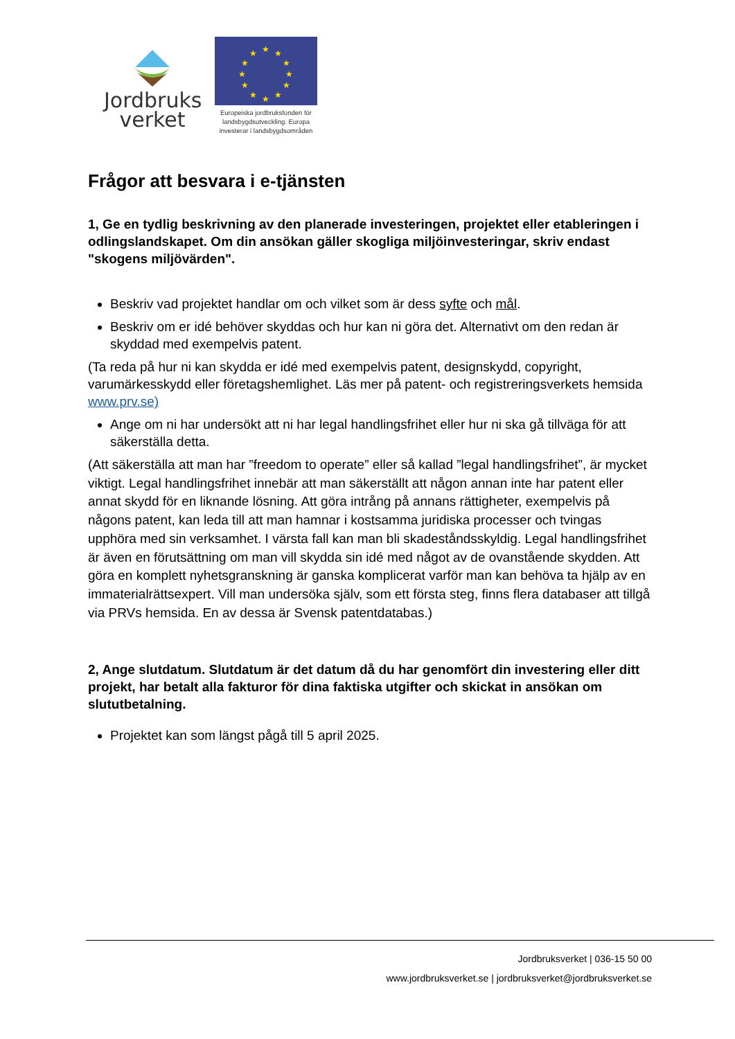Jordbruks
verket
★
★
★
★
★
★
★
★
★
★
★
★
Europeiska jordbruksfonden för landsbygdsutveckling. Europa investerar i landsbygdsområden
Frågor att besvara i e-tjänsten
1, Ge en tydlig beskrivning av den planerade investeringen, projektet eller etableringen i odlingslandskapet. Om din ansökan gäller skogliga miljöinvesteringar, skriv endast "skogens miljövärden".
Beskriv vad projektet handlar om och vilket som är dess syfte och mål.
Beskriv om er idé behöver skyddas och hur kan ni göra det. Alternativt om den redan är skyddad med exempelvis patent.
(Ta reda på hur ni kan skydda er idé med exempelvis patent, designskydd, copyright, varumärkesskydd eller företagshemlighet. Läs mer på patent- och registreringsverkets hemsida www.prv.se)
Ange om ni har undersökt att ni har legal handlingsfrihet eller hur ni ska gå tillväga för att säkerställa detta.
(Att säkerställa att man har ”freedom to operate” eller så kallad ”legal handlingsfrihet”, är mycket viktigt. Legal handlingsfrihet innebär att man säkerställt att någon annan inte har patent eller annat skydd för en liknande lösning. Att göra intrång på annans rättigheter, exempelvis på någons patent, kan leda till att man hamnar i kostsamma juridiska processer och tvingas upphöra med sin verksamhet. I värsta fall kan man bli skadeståndsskyldig. Legal handlingsfrihet är även en förutsättning om man vill skydda sin idé med något av de ovanstående skydden. Att göra en komplett nyhetsgranskning är ganska komplicerat varför man kan behöva ta hjälp av en immaterialrättsexpert. Vill man undersöka själv, som ett första steg, finns flera databaser att tillgå via PRVs hemsida. En av dessa är Svensk patentdatabas.)
2, Ange slutdatum. Slutdatum är det datum då du har genomfört din investering eller ditt projekt, har betalt alla fakturor för dina faktiska utgifter och skickat in ansökan om slututbetalning.
Projektet kan som längst pågå till 5 april 2025.
Jordbruksverket | 036-15 50 00
www.jordbruksverket.se | jordbruksverket@jordbruksverket.se